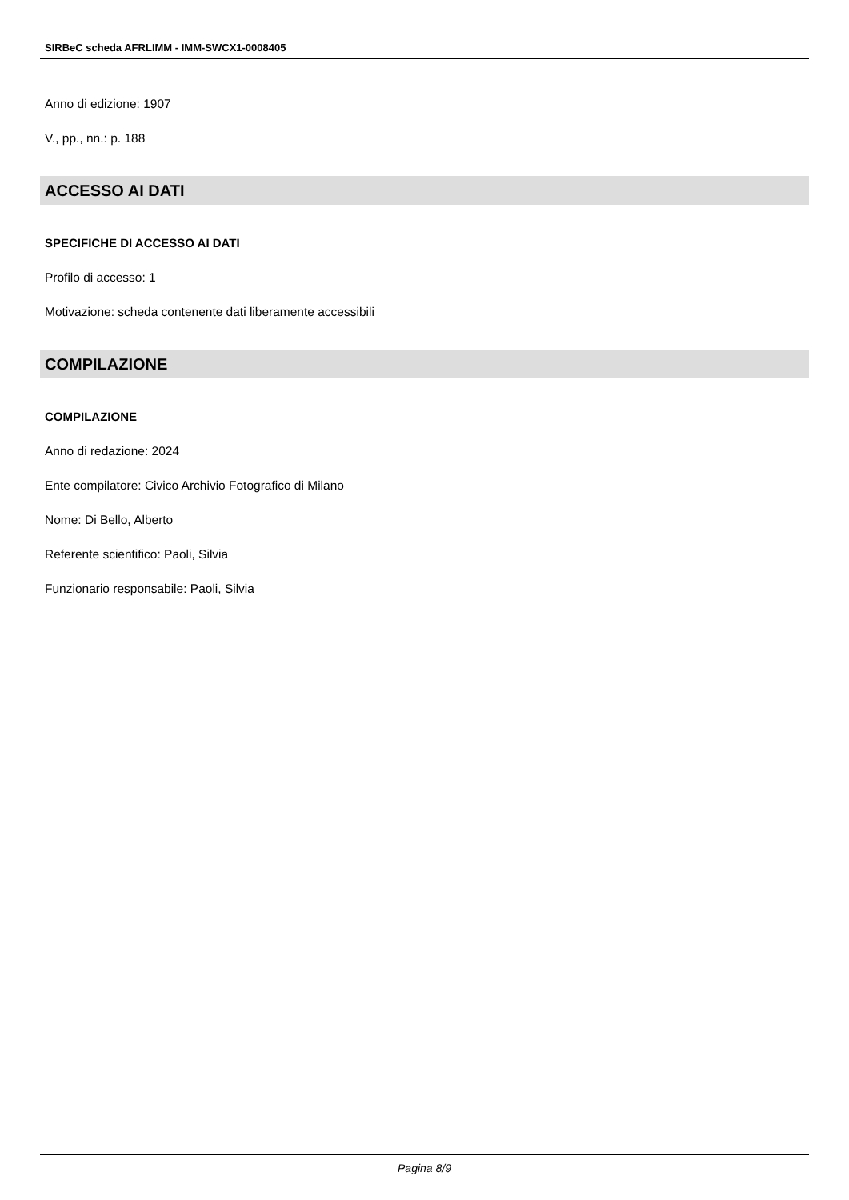SIRBeC scheda AFRLIMM - IMM-SWCX1-0008405
Anno di edizione: 1907
V., pp., nn.: p. 188
ACCESSO AI DATI
SPECIFICHE DI ACCESSO AI DATI
Profilo di accesso: 1
Motivazione: scheda contenente dati liberamente accessibili
COMPILAZIONE
COMPILAZIONE
Anno di redazione: 2024
Ente compilatore: Civico Archivio Fotografico di Milano
Nome: Di Bello, Alberto
Referente scientifico: Paoli, Silvia
Funzionario responsabile: Paoli, Silvia
Pagina 8/9